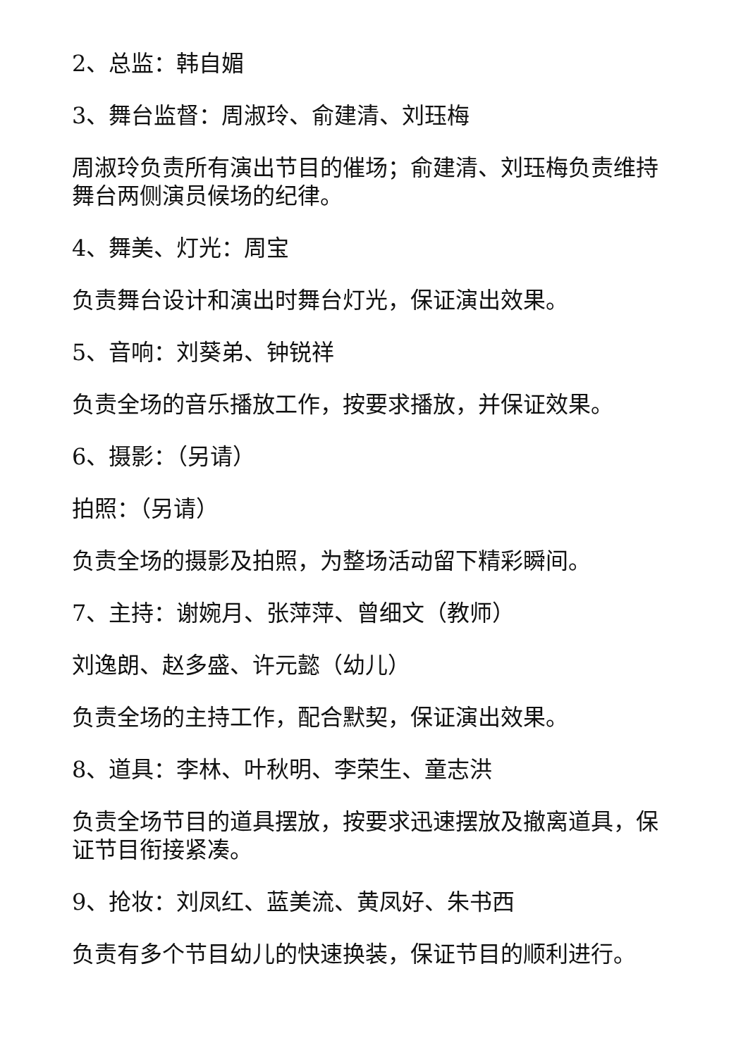2、总监：韩自媚
3、舞台监督：周淑玲、俞建清、刘珏梅
周淑玲负责所有演出节目的催场；俞建清、刘珏梅负责维持舞台两侧演员候场的纪律。
4、舞美、灯光：周宝
负责舞台设计和演出时舞台灯光，保证演出效果。
5、音响：刘葵弟、钟锐祥
负责全场的音乐播放工作，按要求播放，并保证效果。
6、摄影：（另请）
拍照：（另请）
负责全场的摄影及拍照，为整场活动留下精彩瞬间。
7、主持：谢婉月、张萍萍、曾细文（教师）
刘逸朗、赵多盛、许元懿（幼儿）
负责全场的主持工作，配合默契，保证演出效果。
8、道具：李林、叶秋明、李荣生、童志洪
负责全场节目的道具摆放，按要求迅速摆放及撤离道具，保证节目衔接紧凑。
9、抢妆：刘凤红、蓝美流、黄凤好、朱书西
负责有多个节目幼儿的快速换装，保证节目的顺利进行。